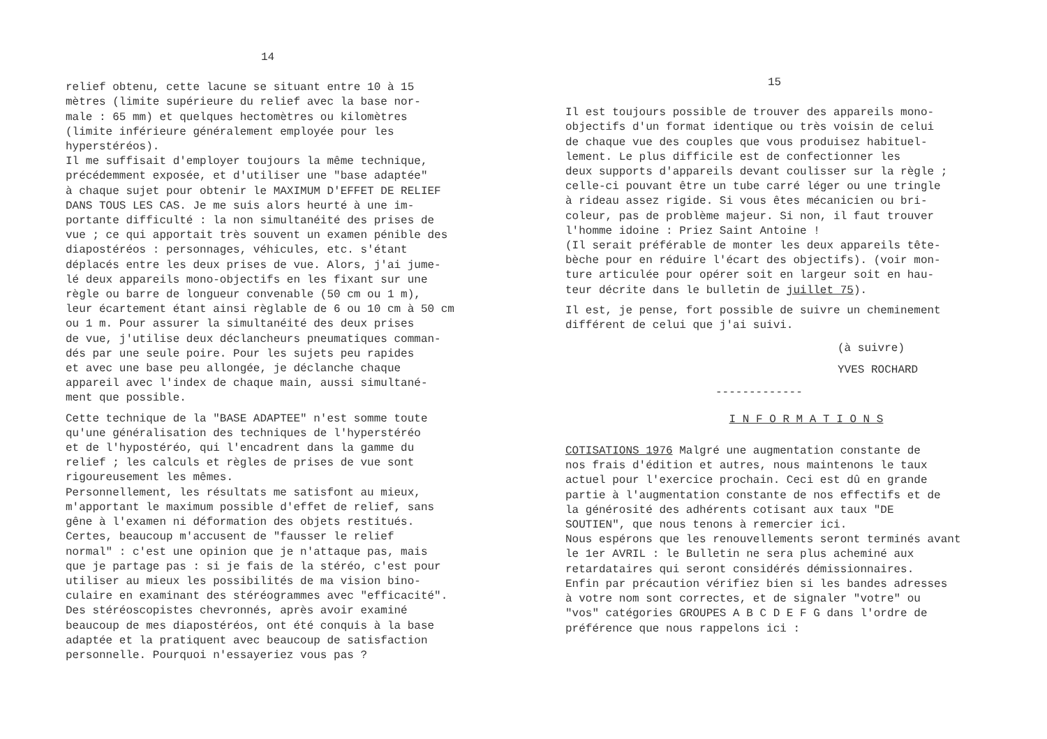14
relief obtenu, cette lacune se situant entre 10 à 15 mètres (limite supérieure du relief avec la base nor- male : 65 mm) et quelques hectomètres ou kilomètres (limite inférieure généralement employée pour les hyperstéréos). Il me suffisait d'employer toujours la même technique, précédemment exposée, et d'utiliser une "base adaptée" à chaque sujet pour obtenir le MAXIMUM D'EFFET DE RELIEF DANS TOUS LES CAS. Je me suis alors heurté à une im- portante difficulté : la non simultanéité des prises de vue ; ce qui apportait très souvent un examen pénible des diapostéréos : personnages, véhicules, etc. s'étant déplacés entre les deux prises de vue. Alors, j'ai jume- lé deux appareils mono-objectifs en les fixant sur une règle ou barre de longueur convenable (50 cm ou 1 m), leur écartement étant ainsi règlable de 6 ou 10 cm à 50 cm ou 1 m. Pour assurer la simultanéité des deux prises de vue, j'utilise deux déclancheurs pneumatiques comman- dés par une seule poire. Pour les sujets peu rapides et avec une base peu allongée, je déclanche chaque appareil avec l'index de chaque main, aussi simultané- ment que possible.
Cette technique de la "BASE ADAPTEE" n'est somme toute qu'une généralisation des techniques de l'hyperstéréo et de l'hypostéréo, qui l'encadrent dans la gamme du relief ; les calculs et règles de prises de vue sont rigoureusement les mêmes. Personnellement, les résultats me satisfont au mieux, m'apportant le maximum possible d'effet de relief, sans gêne à l'examen ni déformation des objets restitués. Certes, beaucoup m'accusent de "fausser le relief normal" : c'est une opinion que je n'attaque pas, mais que je partage pas : si je fais de la stéréo, c'est pour utiliser au mieux les possibilités de ma vision bino- culaire en examinant des stéréogrammes avec "efficacité". Des stéréoscopistes chevronnés, après avoir examiné beaucoup de mes diapostéréos, ont été conquis à la base adaptée et la pratiquent avec beaucoup de satisfaction personnelle. Pourquoi n'essayeriez vous pas ?
15
Il est toujours possible de trouver des appareils mono- objectifs d'un format identique ou très voisin de celui de chaque vue des couples que vous produisez habituel- lement. Le plus difficile est de confectionner les deux supports d'appareils devant coulisser sur la règle ; celle-ci pouvant être un tube carré léger ou une tringle à rideau assez rigide. Si vous êtes mécanicien ou bri- coleur, pas de problème majeur. Si non, il faut trouver l'homme idoine : Priez Saint Antoine ! (Il serait préférable de monter les deux appareils tête- bèche pour en réduire l'écart des objectifs). (voir mon- ture articulée pour opérer soit en largeur soit en hau- teur décrite dans le bulletin de juillet 75).
Il est, je pense, fort possible de suivre un cheminement différent de celui que j'ai suivi.
(à suivre)
YVES ROCHARD
-------------
I N F O R M A T I O N S
COTISATIONS 1976 Malgré une augmentation constante de nos frais d'édition et autres, nous maintenons le taux actuel pour l'exercice prochain. Ceci est dû en grande partie à l'augmentation constante de nos effectifs et de la générosité des adhérents cotisant aux taux "DE SOUTIEN", que nous tenons à remercier ici. Nous espérons que les renouvellements seront terminés avant le 1er AVRIL : le Bulletin ne sera plus acheminé aux retardataires qui seront considérés démissionnaires. Enfin par précaution vérifiez bien si les bandes adresses à votre nom sont correctes, et de signaler "votre" ou "vos" catégories GROUPES A B C D E F G dans l'ordre de préférence que nous rappelons ici :